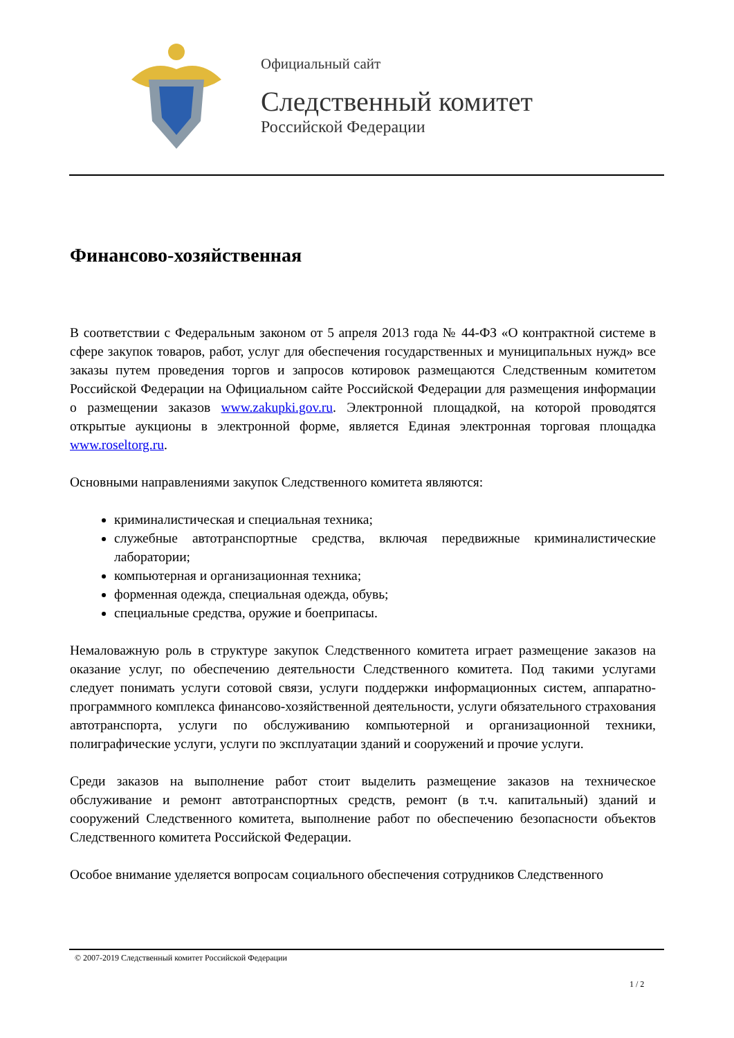Официальный сайт
Следственный комитет
Российской Федерации
Финансово-хозяйственная
В соответствии с Федеральным законом от 5 апреля 2013 года № 44-ФЗ «О контрактной системе в сфере закупок товаров, работ, услуг для обеспечения государственных и муниципальных нужд» все заказы путем проведения торгов и запросов котировок размещаются Следственным комитетом Российской Федерации на Официальном сайте Российской Федерации для размещения информации о размещении заказов www.zakupki.gov.ru. Электронной площадкой, на которой проводятся открытые аукционы в электронной форме, является Единая электронная торговая площадка www.roseltorg.ru.
Основными направлениями закупок Следственного комитета являются:
криминалистическая и специальная техника;
служебные автотранспортные средства, включая передвижные криминалистические лаборатории;
компьютерная и организационная техника;
форменная одежда, специальная одежда, обувь;
специальные средства, оружие и боеприпасы.
Немаловажную роль в структуре закупок Следственного комитета играет размещение заказов на оказание услуг, по обеспечению деятельности Следственного комитета. Под такими услугами следует понимать услуги сотовой связи, услуги поддержки информационных систем, аппаратно-программного комплекса финансово-хозяйственной деятельности, услуги обязательного страхования автотранспорта, услуги по обслуживанию компьютерной и организационной техники, полиграфические услуги, услуги по эксплуатации зданий и сооружений и прочие услуги.
Среди заказов на выполнение работ стоит выделить размещение заказов на техническое обслуживание и ремонт автотранспортных средств, ремонт (в т.ч. капитальный) зданий и сооружений Следственного комитета, выполнение работ по обеспечению безопасности объектов Следственного комитета Российской Федерации.
Особое внимание уделяется вопросам социального обеспечения сотрудников Следственного
© 2007-2019 Следственный комитет Российской Федерации
1 / 2